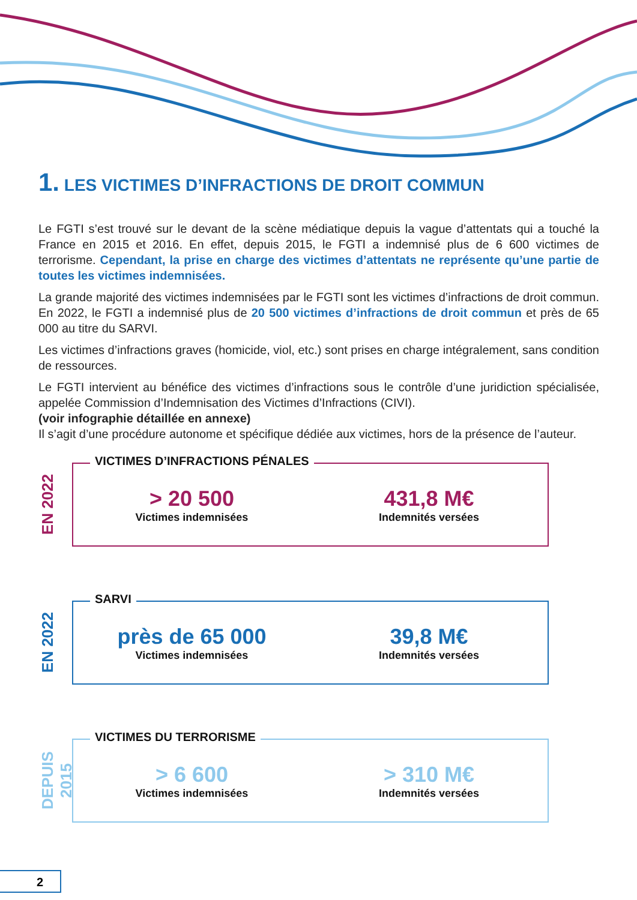1. LES VICTIMES D’INFRACTIONS DE DROIT COMMUN
Le FGTI s’est trouvé sur le devant de la scène médiatique depuis la vague d’attentats qui a touché la France en 2015 et 2016. En effet, depuis 2015, le FGTI a indemnisé plus de 6 600 victimes de terrorisme. Cependant, la prise en charge des victimes d’attentats ne représente qu’une partie de toutes les victimes indemnisées.
La grande majorité des victimes indemnisées par le FGTI sont les victimes d’infractions de droit commun. En 2022, le FGTI a indemnisé plus de 20 500 victimes d’infractions de droit commun et près de 65 000 au titre du SARVI.
Les victimes d’infractions graves (homicide, viol, etc.) sont prises en charge intégralement, sans condition de ressources.
Le FGTI intervient au bénéfice des victimes d’infractions sous le contrôle d’une juridiction spécialisée, appelée Commission d’Indemnisation des Victimes d’Infractions (CIVI).
(voir infographie détaillée en annexe)
Il s’agit d’une procédure autonome et spécifique dédiée aux victimes, hors de la présence de l’auteur.
EN 2022
VICTIMES D’INFRACTIONS PÉNALES
> 20 500
Victimes indemnisées
431,8 M€
Indemnités versées
EN 2022
SARVI
près de 65 000
Victimes indemnisées
39,8 M€
Indemnités versées
DEPUIS 2015
VICTIMES DU TERRORISME
> 6 600
Victimes indemnisées
> 310 M€
Indemnités versées
2